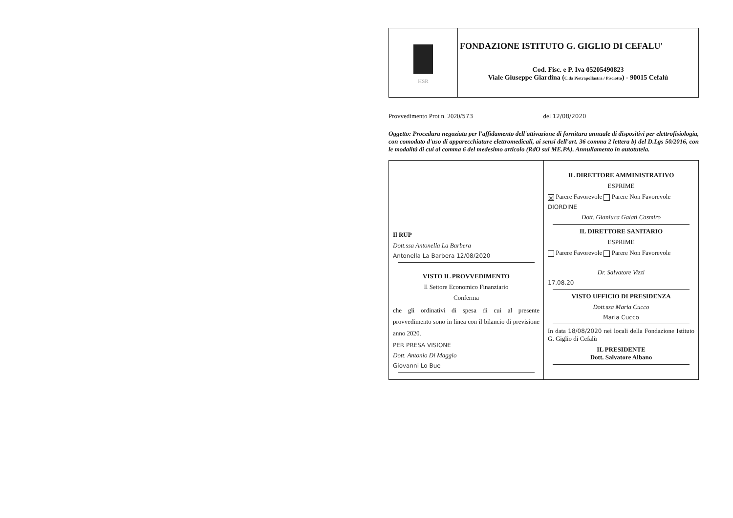| HSR | FONDAZIONE ISTITUTO G. GIGLIO DI CEFALU' Cod. Fisc. e P. Iva 05205490823 Viale Giuseppe Giardina ( C.da Pietrapollastra / Pisciotto ) - 90015 Cefalù |
Provvedimento Prot n. 2020/573 del 12/08/2020
Oggetto: Procedura negoziata per l'affidamento dell'attivazione di fornitura annuale di dispositivi per elettrofisiologia, con comodato d'uso di apparecchiature elettromedicali, ai sensi dell'art. 36 comma 2 lettera b) del D.Lgs 50/2016, con le modalità di cui al comma 6 del medesimo articolo (RdO sul ME.PA). Annullamento in autotutela.
| Il RUP Dott.ssa Antonella La Barbera Antonella La Barbera 12/08/2020 VISTO IL PROVVEDIMENTO Il Settore Economico Finanziario Conferma che gli ordinativi di spesa di cui al presente provvedimento sono in linea con il bilancio di previsione anno 2020. PER PRESA VISIONE Dott. Antonio Di Maggio Giovanni Lo Bue | IL DIRETTORE AMMINISTRATIVO ESPRIME ✕ Parere Favorevole Parere Non Favorevole DIORDINE Dott. Gianluca Galati Casmiro IL DIRETTORE SANITARIO ESPRIME Parere Favorevole Parere Non Favorevole Dr. Salvatore Vizzi 17.08.20 VISTO UFFICIO DI PRESIDENZA Dott.ssa Maria Cucco Maria Cucco In data 18/08/2020 nei locali della Fondazione Istituto G. Giglio di Cefalù IL PRESIDENTE Dott. Salvatore Albano |